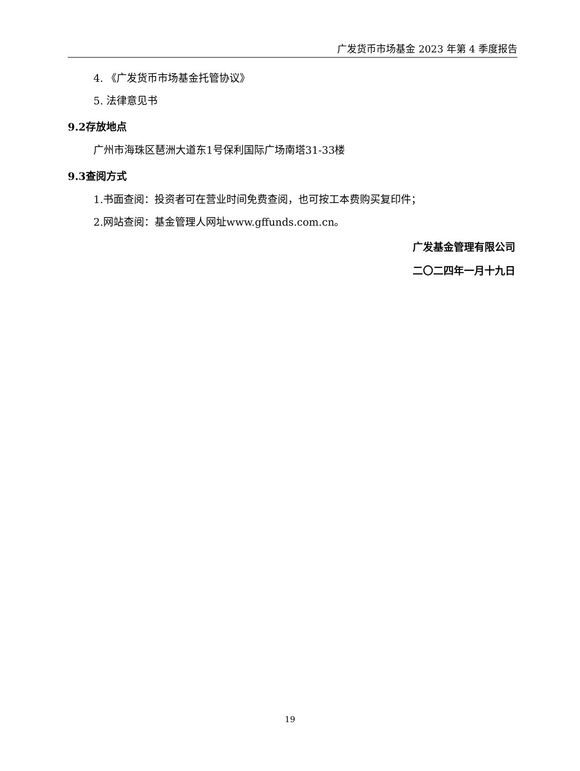广发货币市场基金 2023 年第 4 季度报告
4. 《广发货币市场基金托管协议》
5. 法律意见书
9.2存放地点
广州市海珠区琶洲大道东1号保利国际广场南塔31-33楼
9.3查阅方式
1.书面查阅：投资者可在营业时间免费查阅，也可按工本费购买复印件；
2.网站查阅：基金管理人网址www.gffunds.com.cn。
广发基金管理有限公司
二〇二四年一月十九日
19